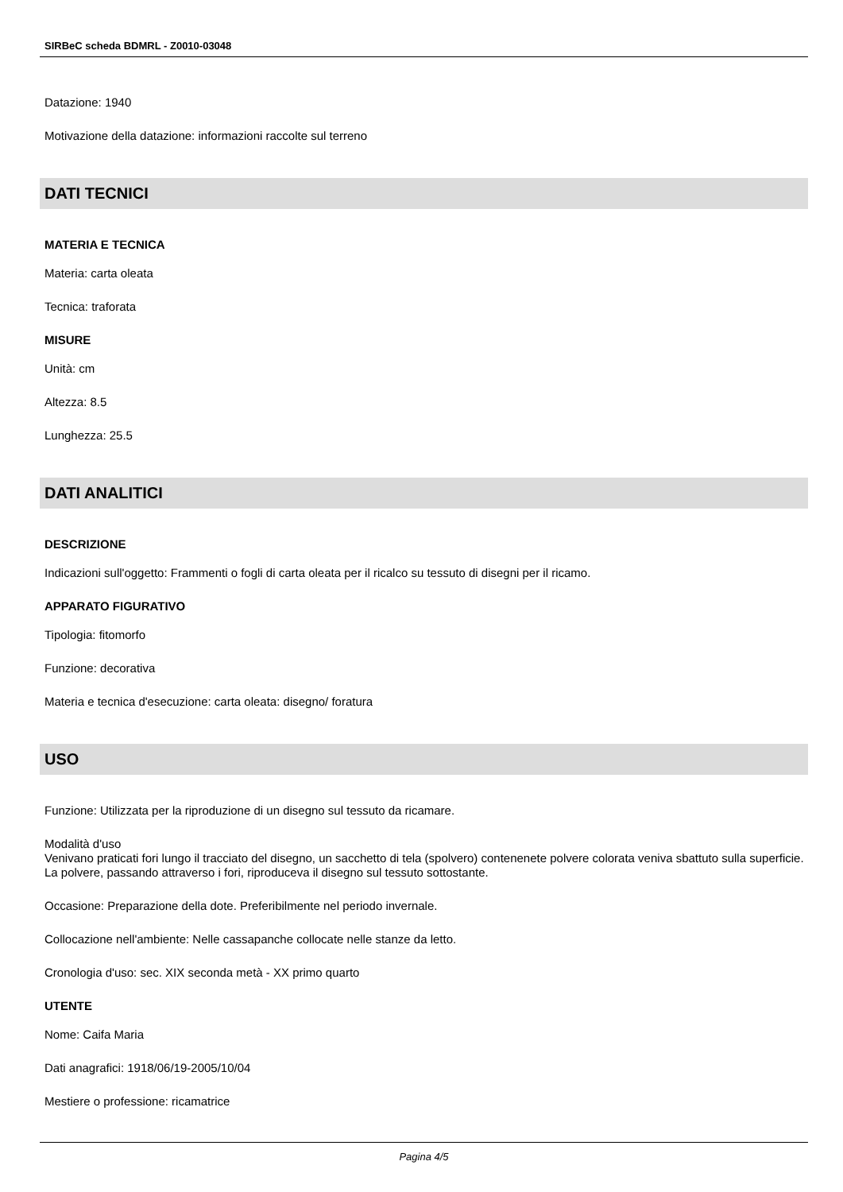SIRBeC scheda BDMRL - Z0010-03048
Datazione: 1940
Motivazione della datazione: informazioni raccolte sul terreno
DATI TECNICI
MATERIA E TECNICA
Materia: carta oleata
Tecnica: traforata
MISURE
Unità: cm
Altezza: 8.5
Lunghezza: 25.5
DATI ANALITICI
DESCRIZIONE
Indicazioni sull'oggetto: Frammenti o fogli di carta oleata per il ricalco su tessuto di disegni per il ricamo.
APPARATO FIGURATIVO
Tipologia: fitomorfo
Funzione: decorativa
Materia e tecnica d'esecuzione: carta oleata: disegno/ foratura
USO
Funzione: Utilizzata per la riproduzione di un disegno sul tessuto da ricamare.
Modalità d'uso
Venivano praticati fori lungo il tracciato del disegno, un sacchetto di tela (spolvero) contenenete polvere colorata veniva sbattuto sulla superficie. La polvere, passando attraverso i fori, riproduceva il disegno sul tessuto sottostante.
Occasione: Preparazione della dote. Preferibilmente nel periodo invernale.
Collocazione nell'ambiente: Nelle cassapanche collocate nelle stanze da letto.
Cronologia d'uso: sec. XIX seconda metà - XX primo quarto
UTENTE
Nome: Caifa Maria
Dati anagrafici: 1918/06/19-2005/10/04
Mestiere o professione: ricamatrice
Pagina 4/5